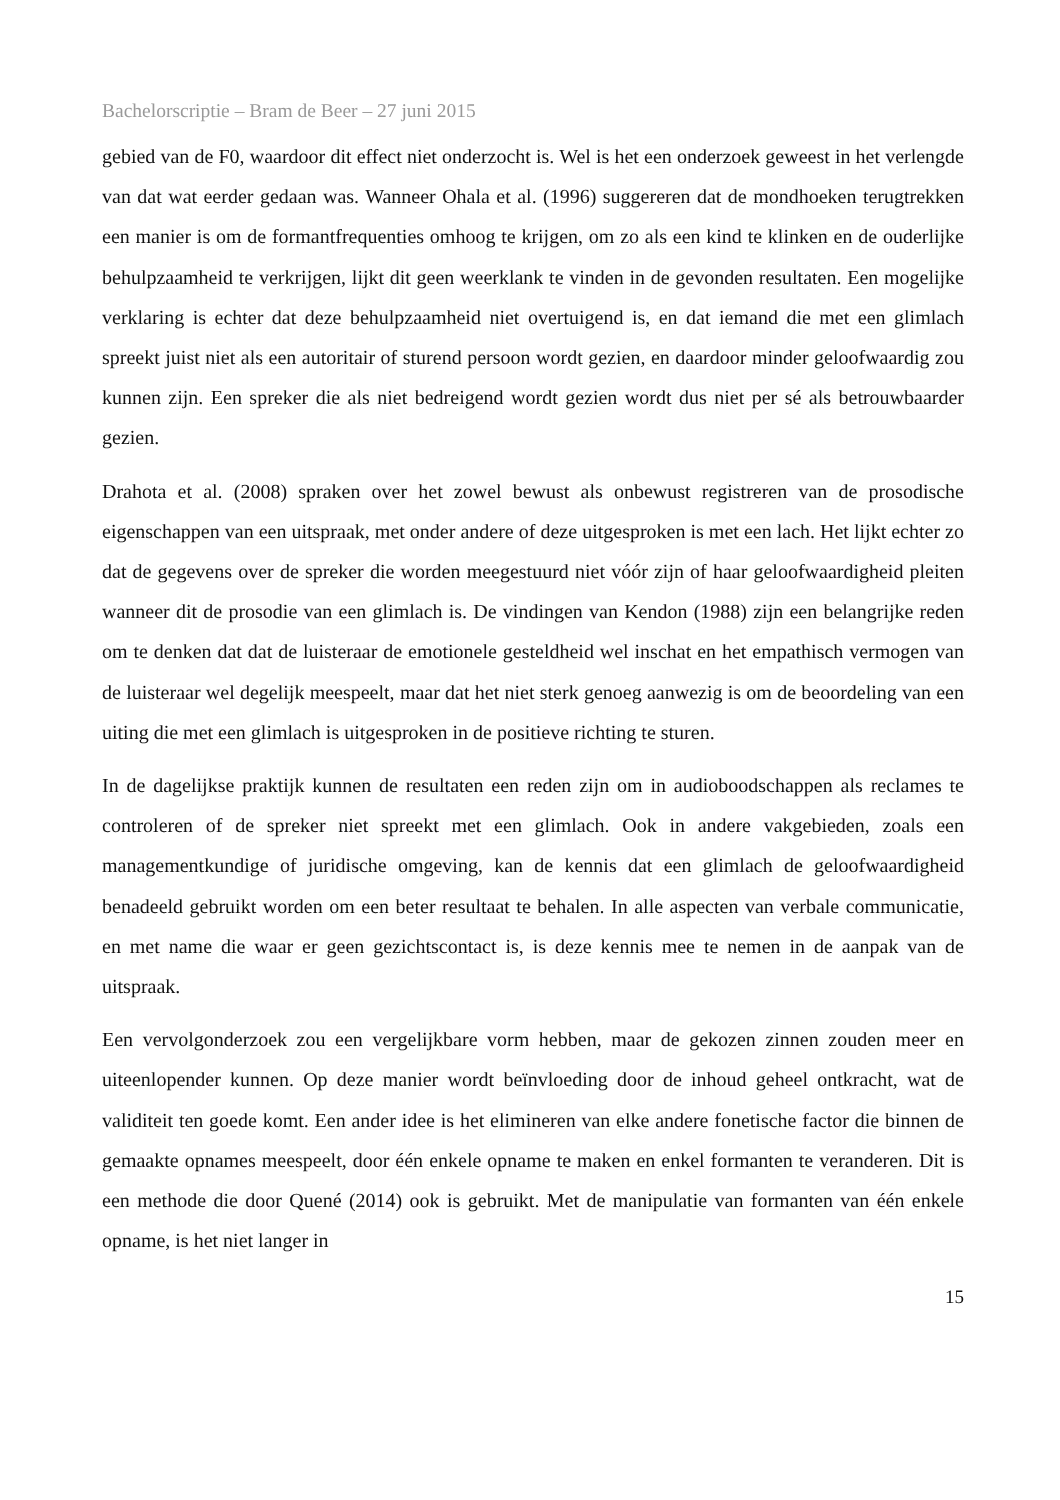Bachelorscriptie – Bram de Beer – 27 juni 2015
gebied van de F0, waardoor dit effect niet onderzocht is. Wel is het een onderzoek geweest in het verlengde van dat wat eerder gedaan was. Wanneer Ohala et al. (1996) suggereren dat de mondhoeken terugtrekken een manier is om de formantfrequenties omhoog te krijgen, om zo als een kind te klinken en de ouderlijke behulpzaamheid te verkrijgen, lijkt dit geen weerklank te vinden in de gevonden resultaten. Een mogelijke verklaring is echter dat deze behulpzaamheid niet overtuigend is, en dat iemand die met een glimlach spreekt juist niet als een autoritair of sturend persoon wordt gezien, en daardoor minder geloofwaardig zou kunnen zijn. Een spreker die als niet bedreigend wordt gezien wordt dus niet per sé als betrouwbaarder gezien.
Drahota et al. (2008) spraken over het zowel bewust als onbewust registreren van de prosodische eigenschappen van een uitspraak, met onder andere of deze uitgesproken is met een lach. Het lijkt echter zo dat de gegevens over de spreker die worden meegestuurd niet vóór zijn of haar geloofwaardigheid pleiten wanneer dit de prosodie van een glimlach is. De vindingen van Kendon (1988) zijn een belangrijke reden om te denken dat dat de luisteraar de emotionele gesteldheid wel inschat en het empathisch vermogen van de luisteraar wel degelijk meespeelt, maar dat het niet sterk genoeg aanwezig is om de beoordeling van een uiting die met een glimlach is uitgesproken in de positieve richting te sturen.
In de dagelijkse praktijk kunnen de resultaten een reden zijn om in audioboodschappen als reclames te controleren of de spreker niet spreekt met een glimlach. Ook in andere vakgebieden, zoals een managementkundige of juridische omgeving, kan de kennis dat een glimlach de geloofwaardigheid benadeeld gebruikt worden om een beter resultaat te behalen. In alle aspecten van verbale communicatie, en met name die waar er geen gezichtscontact is, is deze kennis mee te nemen in de aanpak van de uitspraak.
Een vervolgonderzoek zou een vergelijkbare vorm hebben, maar de gekozen zinnen zouden meer en uiteenlopender kunnen. Op deze manier wordt beïnvloeding door de inhoud geheel ontkracht, wat de validiteit ten goede komt. Een ander idee is het elimineren van elke andere fonetische factor die binnen de gemaakte opnames meespeelt, door één enkele opname te maken en enkel formanten te veranderen. Dit is een methode die door Quené (2014) ook is gebruikt. Met de manipulatie van formanten van één enkele opname, is het niet langer in
15